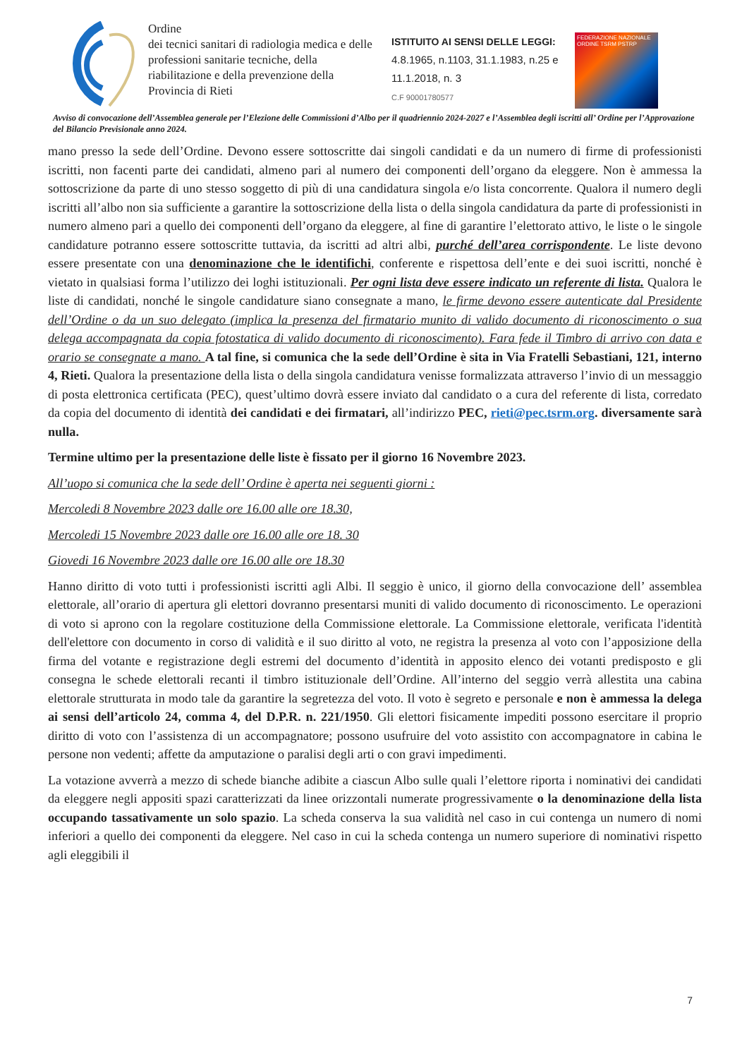Ordine
dei tecnici sanitari di radiologia medica e delle professioni sanitarie tecniche, della riabilitazione e della prevenzione della Provincia di Rieti
ISTITUITO AI SENSI DELLE LEGGI:
4.8.1965, n.1103, 31.1.1983, n.25 e 11.1.2018, n. 3
C.F 90001780577
FEDERAZIONE NAZIONALE
ORDINE TSRM PSTRP
Avviso di convocazione dell’Assemblea generale per l’Elezione delle Commissioni d’Albo per il quadriennio 2024-2027 e l’Assemblea degli iscritti all’ Ordine per l’Approvazione del Bilancio Previsionale anno 2024.
mano presso la sede dell’Ordine. Devono essere sottoscritte dai singoli candidati e da un numero di firme di professionisti iscritti, non facenti parte dei candidati, almeno pari al numero dei componenti dell’organo da eleggere. Non è ammessa la sottoscrizione da parte di uno stesso soggetto di più di una candidatura singola e/o lista concorrente. Qualora il numero degli iscritti all’albo non sia sufficiente a garantire la sottoscrizione della lista o della singola candidatura da parte di professionisti in numero almeno pari a quello dei componenti dell’organo da eleggere, al fine di garantire l’elettorato attivo, le liste o le singole candidature potranno essere sottoscritte tuttavia, da iscritti ad altri albi, purché dell’area corrispondente. Le liste devono essere presentate con una denominazione che le identifichi, conferente e rispettosa dell’ente e dei suoi iscritti, nonché è vietato in qualsiasi forma l’utilizzo dei loghi istituzionali. Per ogni lista deve essere indicato un referente di lista. Qualora le liste di candidati, nonché le singole candidature siano consegnate a mano, le firme devono essere autenticate dal Presidente dell’Ordine o da un suo delegato (implica la presenza del firmatario munito di valido documento di riconoscimento o sua delega accompagnata da copia fotostatica di valido documento di riconoscimento). Fara fede il Timbro di arrivo con data e orario se consegnate a mano. A tal fine, si comunica che la sede dell’Ordine è sita in Via Fratelli Sebastiani, 121, interno 4, Rieti. Qualora la presentazione della lista o della singola candidatura venisse formalizzata attraverso l’invio di un messaggio di posta elettronica certificata (PEC), quest’ultimo dovrà essere inviato dal candidato o a cura del referente di lista, corredato da copia del documento di identità dei candidati e dei firmatari, all’indirizzo PEC, rieti@pec.tsrm.org. diversamente sarà nulla.
Termine ultimo per la presentazione delle liste è fissato per il giorno 16 Novembre 2023.
All’uopo si comunica che la sede dell’ Ordine è aperta nei seguenti giorni :
Mercoledi 8 Novembre 2023 dalle ore 16.00 alle ore 18.30,
Mercoledi 15 Novembre 2023 dalle ore 16.00 alle ore 18. 30
Giovedi 16 Novembre 2023 dalle ore 16.00 alle ore 18.30
Hanno diritto di voto tutti i professionisti iscritti agli Albi. Il seggio è unico, il giorno della convocazione dell’ assemblea elettorale, all’orario di apertura gli elettori dovranno presentarsi muniti di valido documento di riconoscimento. Le operazioni di voto si aprono con la regolare costituzione della Commissione elettorale. La Commissione elettorale, verificata l'identità dell'elettore con documento in corso di validità e il suo diritto al voto, ne registra la presenza al voto con l’apposizione della firma del votante e registrazione degli estremi del documento d’identità in apposito elenco dei votanti predisposto e gli consegna le schede elettorali recanti il timbro istituzionale dell’Ordine. All’interno del seggio verrà allestita una cabina elettorale strutturata in modo tale da garantire la segretezza del voto. Il voto è segreto e personale e non è ammessa la delega ai sensi dell’articolo 24, comma 4, del D.P.R. n. 221/1950. Gli elettori fisicamente impediti possono esercitare il proprio diritto di voto con l’assistenza di un accompagnatore; possono usufruire del voto assistito con accompagnatore in cabina le persone non vedenti; affette da amputazione o paralisi degli arti o con gravi impedimenti.
La votazione avverrà a mezzo di schede bianche adibite a ciascun Albo sulle quali l’elettore riporta i nominativi dei candidati da eleggere negli appositi spazi caratterizzati da linee orizzontali numerate progressivamente o la denominazione della lista occupando tassativamente un solo spazio. La scheda conserva la sua validità nel caso in cui contenga un numero di nomi inferiori a quello dei componenti da eleggere. Nel caso in cui la scheda contenga un numero superiore di nominativi rispetto agli eleggibili il
7